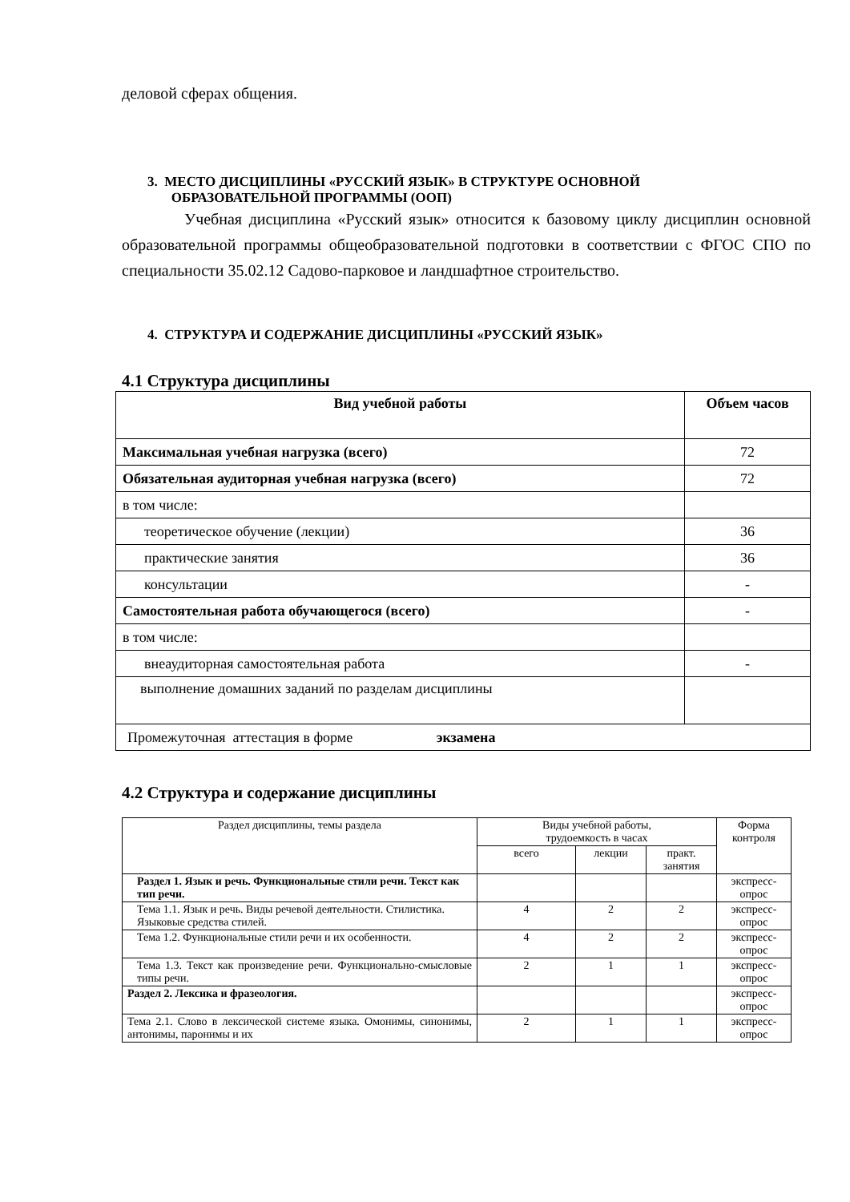деловой сферах общения.
3. МЕСТО ДИСЦИПЛИНЫ «РУССКИЙ ЯЗЫК» В СТРУКТУРЕ ОСНОВНОЙ
ОБРАЗОВАТЕЛЬНОЙ ПРОГРАММЫ (ООП)
Учебная дисциплина «Русский язык» относится к базовому циклу дисциплин основной образовательной программы общеобразовательной подготовки в соответствии с ФГОС СПО по специальности 35.02.12 Садово-парковое и ландшафтное строительство.
4. СТРУКТУРА И СОДЕРЖАНИЕ ДИСЦИПЛИНЫ «РУССКИЙ ЯЗЫК»
4.1 Структура дисциплины
| Вид учебной работы | Объем часов |
| --- | --- |
| Максимальная учебная нагрузка (всего) | 72 |
| Обязательная аудиторная учебная нагрузка (всего) | 72 |
| в том числе: | |
| теоретическое обучение (лекции) | 36 |
| практические занятия | 36 |
| консультации | - |
| Самостоятельная работа обучающегося (всего) | - |
| в том числе: | |
| внеаудиторная самостоятельная работа | - |
| выполнение домашних заданий по разделам дисциплины | |
| Промежуточная аттестация в форме экзамена | |
4.2 Структура и содержание дисциплины
| Раздел дисциплины, темы раздела | Виды учебной работы, трудоемкость в часах | | | Форма контроля |
| --- | --- | --- | --- | --- |
| | всего | лекции | практ. занятия | |
| Раздел 1. Язык и речь. Функциональные стили речи. Текст как тип речи. | | | | экспресс- опрос |
| Тема 1.1. Язык и речь. Виды речевой деятельности. Стилистика. Языковые средства стилей. | 4 | 2 | 2 | экспресс- опрос |
| Тема 1.2. Функциональные стили речи и их особенности. | 4 | 2 | 2 | экспресс- опрос |
| Тема 1.3. Текст как произведение речи. Функционально-смысловые типы речи. | 2 | 1 | 1 | экспресс- опрос |
| Раздел 2. Лексика и фразеология. | | | | экспресс- опрос |
| Тема 2.1. Слово в лексической системе языка. Омонимы, синонимы, антонимы, паронимы и их | 2 | 1 | 1 | экспресс- опрос |